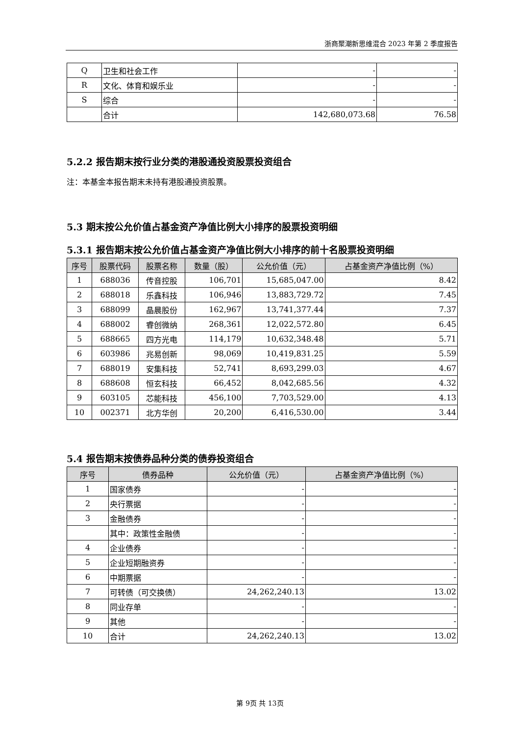浙商聚潮新思维混合 2023 年第 2 季度报告
| Q | 卫生和社会工作 | - | - |
| R | 文化、体育和娱乐业 | - | - |
| S | 综合 | - | - |
| | 合计 | 142,680,073.68 | 76.58 |
5.2.2 报告期末按行业分类的港股通投资股票投资组合
注：本基金本报告期末未持有港股通投资股票。
5.3 期末按公允价值占基金资产净值比例大小排序的股票投资明细
5.3.1 报告期末按公允价值占基金资产净值比例大小排序的前十名股票投资明细
| 序号 | 股票代码 | 股票名称 | 数量（股） | 公允价值（元） | 占基金资产净值比例（%） |
| --- | --- | --- | --- | --- | --- |
| 1 | 688036 | 传音控股 | 106,701 | 15,685,047.00 | 8.42 |
| 2 | 688018 | 乐鑫科技 | 106,946 | 13,883,729.72 | 7.45 |
| 3 | 688099 | 晶晨股份 | 162,967 | 13,741,377.44 | 7.37 |
| 4 | 688002 | 睿创微纳 | 268,361 | 12,022,572.80 | 6.45 |
| 5 | 688665 | 四方光电 | 114,179 | 10,632,348.48 | 5.71 |
| 6 | 603986 | 兆易创新 | 98,069 | 10,419,831.25 | 5.59 |
| 7 | 688019 | 安集科技 | 52,741 | 8,693,299.03 | 4.67 |
| 8 | 688608 | 恒玄科技 | 66,452 | 8,042,685.56 | 4.32 |
| 9 | 603105 | 芯能科技 | 456,100 | 7,703,529.00 | 4.13 |
| 10 | 002371 | 北方华创 | 20,200 | 6,416,530.00 | 3.44 |
5.4 报告期末按债券品种分类的债券投资组合
| 序号 | 债券品种 | 公允价值（元） | 占基金资产净值比例（%） |
| --- | --- | --- | --- |
| 1 | 国家债券 | - | - |
| 2 | 央行票据 | - | - |
| 3 | 金融债券 | - | - |
| | 其中：政策性金融债 | - | - |
| 4 | 企业债券 | - | - |
| 5 | 企业短期融资券 | - | - |
| 6 | 中期票据 | - | - |
| 7 | 可转债（可交换债） | 24,262,240.13 | 13.02 |
| 8 | 同业存单 | - | - |
| 9 | 其他 | - | - |
| 10 | 合计 | 24,262,240.13 | 13.02 |
第 9页 共 13页